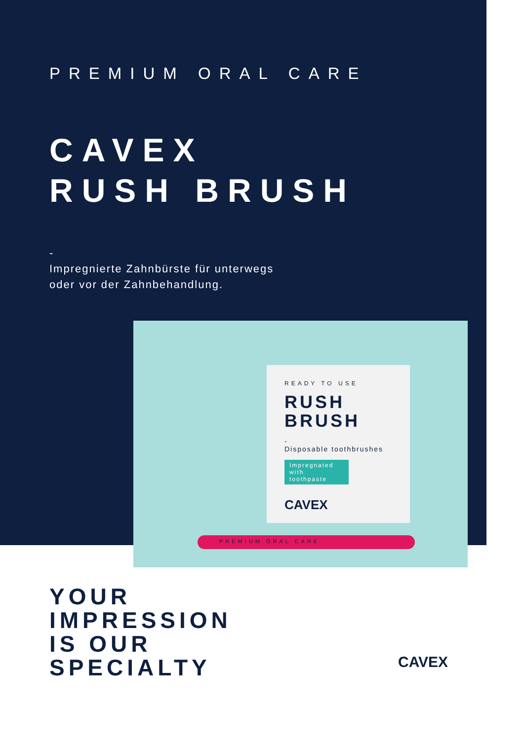PREMIUM ORAL CARE
CAVEX
RUSH BRUSH
-
Impregnierte Zahnbürste für unterwegs
oder vor der Zahnbehandlung.
READY TO USE
RUSH
BRUSH
-
Disposable toothbrushes
Impregnated with toothpaste
CAVEX
PREMIUM ORAL CARE
YOUR
IMPRESSION
IS OUR
SPECIALTY
CAVEX